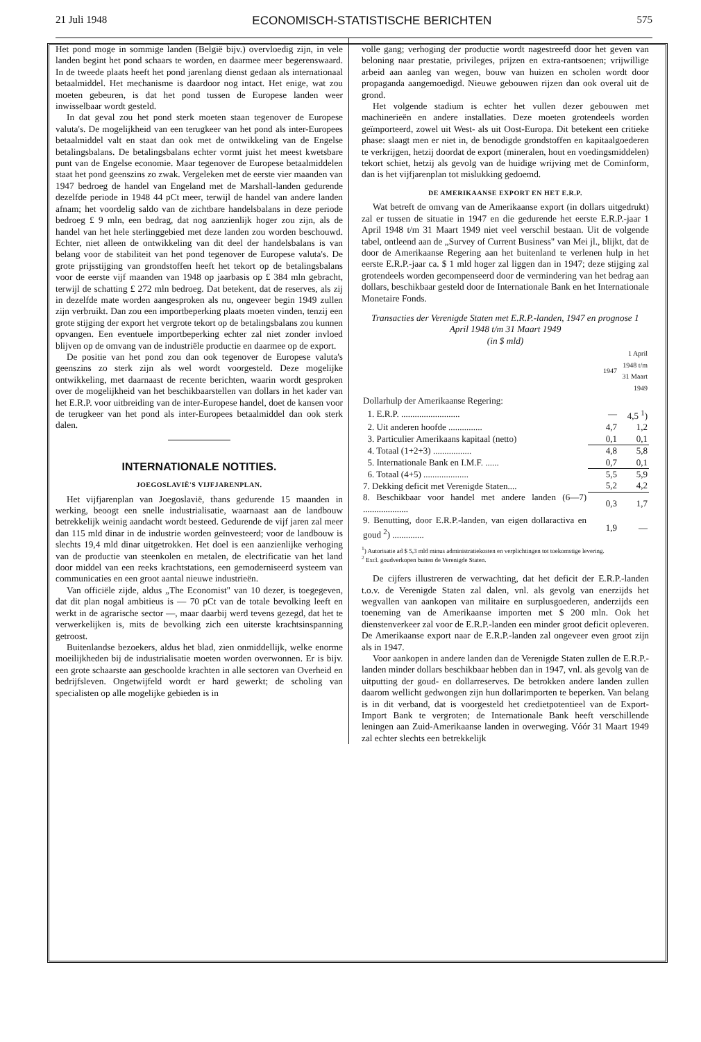21 Juli 1948 ECONOMISCH-STATISTISCHE BERICHTEN 575
Het pond moge in sommige landen (België bijv.) overvloedig zijn, in vele landen begint het pond schaars te worden, en daarmee meer begerenswaard. In de tweede plaats heeft het pond jarenlang dienst gedaan als internationaal betaalmiddel. Het mechanisme is daardoor nog intact. Het enige, wat zou moeten gebeuren, is dat het pond tussen de Europese landen weer inwisselbaar wordt gesteld.
In dat geval zou het pond sterk moeten staan tegenover de Europese valuta's. De mogelijkheid van een terugkeer van het pond als inter-Europees betaalmiddel valt en staat dan ook met de ontwikkeling van de Engelse betalingsbalans. De betalingsbalans echter vormt juist het meest kwetsbare punt van de Engelse economie. Maar tegenover de Europese betaalmiddelen staat het pond geenszins zo zwak. Vergeleken met de eerste vier maanden van 1947 bedroeg de handel van Engeland met de Marshall-landen gedurende dezelfde periode in 1948 44 pCt meer, terwijl de handel van andere landen afnam; het voordelig saldo van de zichtbare handelsbalans in deze periode bedroeg £ 9 mln, een bedrag, dat nog aanzienlijk hoger zou zijn, als de handel van het hele sterlinggebied met deze landen zou worden beschouwd. Echter, niet alleen de ontwikkeling van dit deel der handelsbalans is van belang voor de stabiliteit van het pond tegenover de Europese valuta's. De grote prijsstijging van grondstoffen heeft het tekort op de betalingsbalans voor de eerste vijf maanden van 1948 op jaarbasis op £ 384 mln gebracht, terwijl de schatting £ 272 mln bedroeg. Dat betekent, dat de reserves, als zij in dezelfde mate worden aangesproken als nu, ongeveer begin 1949 zullen zijn verbruikt. Dan zou een importbeperking plaats moeten vinden, tenzij een grote stijging der export het vergrote tekort op de betalingsbalans zou kunnen opvangen. Een eventuele importbeperking echter zal niet zonder invloed blijven op de omvang van de industriële productie en daarmee op de export.
De positie van het pond zou dan ook tegenover de Europese valuta's geenszins zo sterk zijn als wel wordt voorgesteld. Deze mogelijke ontwikkeling, met daarnaast de recente berichten, waarin wordt gesproken over de mogelijkheid van het beschikbaarstellen van dollars in het kader van het E.R.P. voor uitbreiding van de inter-Europese handel, doet de kansen voor de terugkeer van het pond als inter-Europees betaalmiddel dan ook sterk dalen.
INTERNATIONALE NOTITIES.
JOEGOSLAVIË'S VIJFJARENPLAN.
Het vijfjarenplan van Joegoslavië, thans gedurende 15 maanden in werking, beoogt een snelle industrialisatie, waarnaast aan de landbouw betrekkelijk weinig aandacht wordt besteed. Gedurende de vijf jaren zal meer dan 115 mld dinar in de industrie worden geïnvesteerd; voor de landbouw is slechts 19,4 mld dinar uitgetrokken. Het doel is een aanzienlijke verhoging van de productie van steenkolen en metalen, de electrificatie van het land door middel van een reeks krachtstations, een gemoderniseerd systeem van communicaties en een groot aantal nieuwe industrieën.
Van officiële zijde, aldus „The Economist" van 10 dezer, is toegegeven, dat dit plan nogal ambitieus is — 70 pCt van de totale bevolking leeft en werkt in de agrarische sector —, maar daarbij werd tevens gezegd, dat het te verwerkelijken is, mits de bevolking zich een uiterste krachtsinspanning getroost.
Buitenlandse bezoekers, aldus het blad, zien onmiddellijk, welke enorme moeilijkheden bij de industrialisatie moeten worden overwonnen. Er is bijv. een grote schaarste aan geschoolde krachten in alle sectoren van Overheid en bedrijfsleven. Ongetwijfeld wordt er hard gewerkt; de scholing van specialisten op alle mogelijke gebieden is in
volle gang; verhoging der productie wordt nagestreefd door het geven van beloning naar prestatie, privileges, prijzen en extra-rantsoenen; vrijwillige arbeid aan aanleg van wegen, bouw van huizen en scholen wordt door propaganda aangemoedigd. Nieuwe gebouwen rijzen dan ook overal uit de grond.
Het volgende stadium is echter het vullen dezer gebouwen met machinerieën en andere installaties. Deze moeten grotendeels worden geïmporteerd, zowel uit West- als uit Oost-Europa. Dit betekent een critieke phase: slaagt men er niet in, de benodigde grondstoffen en kapitaalgoederen te verkrijgen, hetzij doordat de export (mineralen, hout en voedingsmiddelen) tekort schiet, hetzij als gevolg van de huidige wrijving met de Cominform, dan is het vijfjarenplan tot mislukking gedoemd.
DE AMERIKAANSE EXPORT EN HET E.R.P.
Wat betreft de omvang van de Amerikaanse export (in dollars uitgedrukt) zal er tussen de situatie in 1947 en die gedurende het eerste E.R.P.-jaar 1 April 1948 t/m 31 Maart 1949 niet veel verschil bestaan. Uit de volgende tabel, ontleend aan de „Survey of Current Business" van Mei jl., blijkt, dat de door de Amerikaanse Regering aan het buitenland te verlenen hulp in het eerste E.R.P.-jaar ca. $ 1 mld hoger zal liggen dan in 1947; deze stijging zal grotendeels worden gecompenseerd door de vermindering van het bedrag aan dollars, beschikbaar gesteld door de Internationale Bank en het Internationale Monetaire Fonds.
Transacties der Verenigde Staten met E.R.P.-landen, 1947 en prognose 1 April 1948 t/m 31 Maart 1949
(in $ mld)
| | 1947 | 1 April 1948 t/m 31 Maart 1949 |
| --- | --- | --- |
| Dollarhulp der Amerikaanse Regering: | | |
| 1. E.R.P. .......................... | — | 4,5 <sup>1</sup>) |
| 2. Uit anderen hoofde ............... | 4,7 | 1,2 |
| 3. Particulier Amerikaans kapitaal (netto) | 0,1 | 0,1 |
| 4. Totaal (1+2+3) ................. | 4,8 | 5,8 |
| 5. Internationale Bank en I.M.F. ...... | 0,7 | 0,1 |
| 6. Totaal (4+5) .................... | 5,5 | 5,9 |
| 7. Dekking deficit met Verenigde Staten.... | 5,2 | 4,2 |
| 8. Beschikbaar voor handel met andere landen (6—7) .................... | 0,3 | 1,7 |
| 9. Benutting, door E.R.P.-landen, van eigen dollaractiva en goud <sup>2</sup>) .............. | 1,9 | — |
<sup>1</sup>) Autorisatie ad $ 5,3 mld minus administratiekosten en verplichtingen tot toekomstige levering.
<sup>2</sup> Excl. goudverkopen buiten de Verenigde Staten.
De cijfers illustreren de verwachting, dat het deficit der E.R.P.-landen t.o.v. de Verenigde Staten zal dalen, vnl. als gevolg van enerzijds het wegvallen van aankopen van militaire en surplusgoederen, anderzijds een toeneming van de Amerikaanse importen met $ 200 mln. Ook het dienstenverkeer zal voor de E.R.P.-landen een minder groot deficit opleveren. De Amerikaanse export naar de E.R.P.-landen zal ongeveer even groot zijn als in 1947.
Voor aankopen in andere landen dan de Verenigde Staten zullen de E.R.P.-landen minder dollars beschikbaar hebben dan in 1947, vnl. als gevolg van de uitputting der goud- en dollarreserves. De betrokken andere landen zullen daarom wellicht gedwongen zijn hun dollarimporten te beperken. Van belang is in dit verband, dat is voorgesteld het credietpotentieel van de Export-Import Bank te vergroten; de Internationale Bank heeft verschillende leningen aan Zuid-Amerikaanse landen in overweging. Vóór 31 Maart 1949 zal echter slechts een betrekkelijk